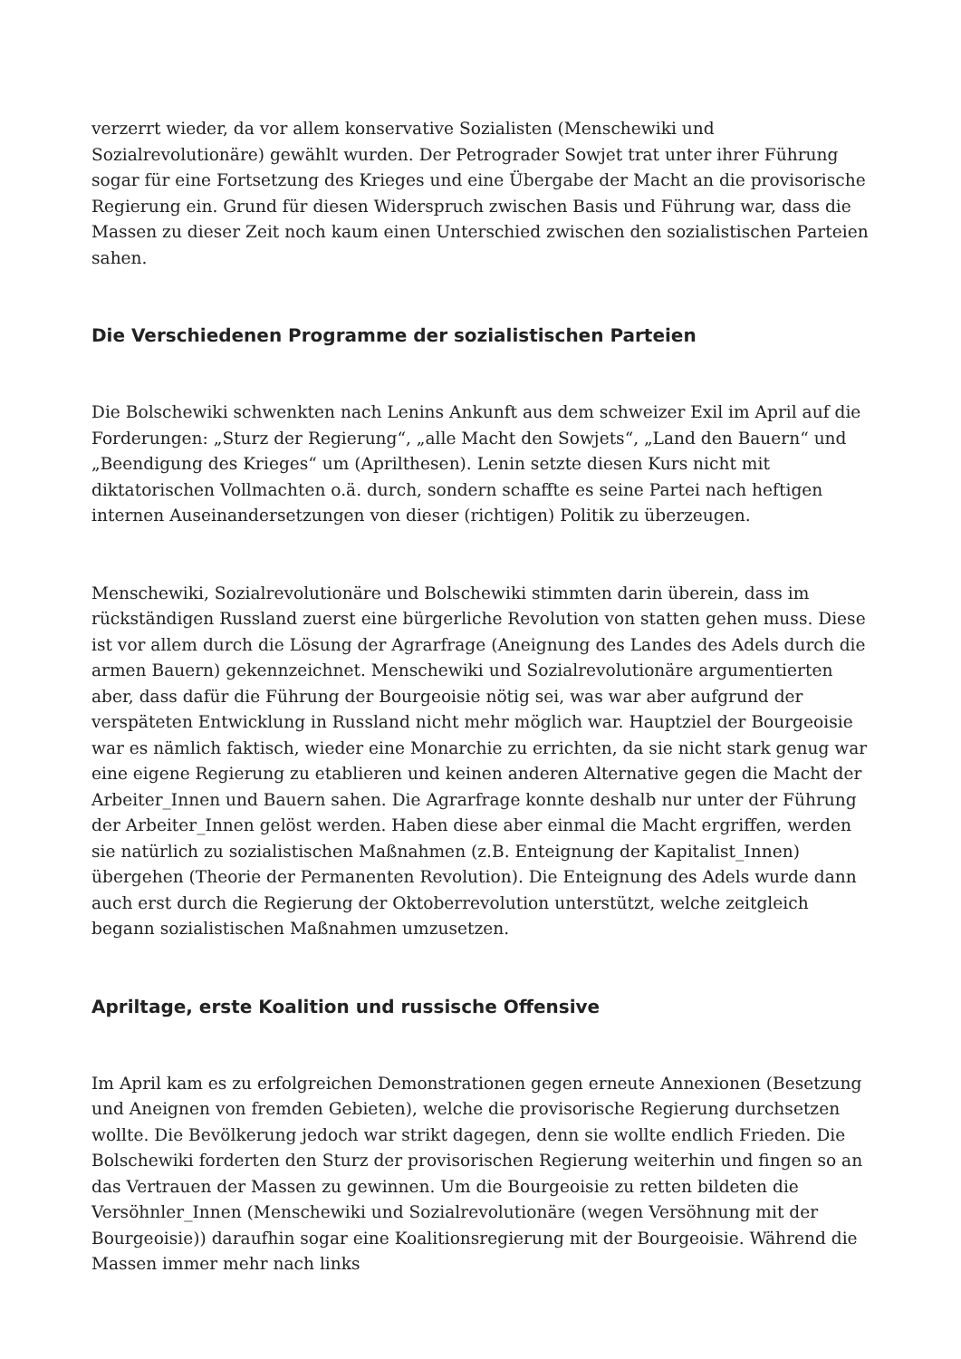verzerrt wieder, da vor allem konservative Sozialisten (Menschewiki und Sozialrevolutionäre) gewählt wurden. Der Petrograder Sowjet trat unter ihrer Führung sogar für eine Fortsetzung des Krieges und eine Übergabe der Macht an die provisorische Regierung ein. Grund für diesen Widerspruch zwischen Basis und Führung war, dass die Massen zu dieser Zeit noch kaum einen Unterschied zwischen den sozialistischen Parteien sahen.
Die Verschiedenen Programme der sozialistischen Parteien
Die Bolschewiki schwenkten nach Lenins Ankunft aus dem schweizer Exil im April auf die Forderungen: „Sturz der Regierung“, „alle Macht den Sowjets“, „Land den Bauern“ und „Beendigung des Krieges“ um (Aprilthesen). Lenin setzte diesen Kurs nicht mit diktatorischen Vollmachten o.ä. durch, sondern schaffte es seine Partei nach heftigen internen Auseinandersetzungen von dieser (richtigen) Politik zu überzeugen.
Menschewiki, Sozialrevolutionäre und Bolschewiki stimmten darin überein, dass im rückständigen Russland zuerst eine bürgerliche Revolution von statten gehen muss. Diese ist vor allem durch die Lösung der Agrarfrage (Aneignung des Landes des Adels durch die armen Bauern) gekennzeichnet. Menschewiki und Sozialrevolutionäre argumentierten aber, dass dafür die Führung der Bourgeoisie nötig sei, was war aber aufgrund der verspäteten Entwicklung in Russland nicht mehr möglich war. Hauptziel der Bourgeoisie war es nämlich faktisch, wieder eine Monarchie zu errichten, da sie nicht stark genug war eine eigene Regierung zu etablieren und keinen anderen Alternative gegen die Macht der Arbeiter_Innen und Bauern sahen. Die Agrarfrage konnte deshalb nur unter der Führung der Arbeiter_Innen gelöst werden. Haben diese aber einmal die Macht ergriffen, werden sie natürlich zu sozialistischen Maßnahmen (z.B. Enteignung der Kapitalist_Innen) übergehen (Theorie der Permanenten Revolution). Die Enteignung des Adels wurde dann auch erst durch die Regierung der Oktoberrevolution unterstützt, welche zeitgleich begann sozialistischen Maßnahmen umzusetzen.
Apriltage, erste Koalition und russische Offensive
Im April kam es zu erfolgreichen Demonstrationen gegen erneute Annexionen (Besetzung und Aneignen von fremden Gebieten), welche die provisorische Regierung durchsetzen wollte. Die Bevölkerung jedoch war strikt dagegen, denn sie wollte endlich Frieden. Die Bolschewiki forderten den Sturz der provisorischen Regierung weiterhin und fingen so an das Vertrauen der Massen zu gewinnen. Um die Bourgeoisie zu retten bildeten die Versöhnler_Innen (Menschewiki und Sozialrevolutionäre (wegen Versöhnung mit der Bourgeoisie)) daraufhin sogar eine Koalitionsregierung mit der Bourgeoisie. Während die Massen immer mehr nach links